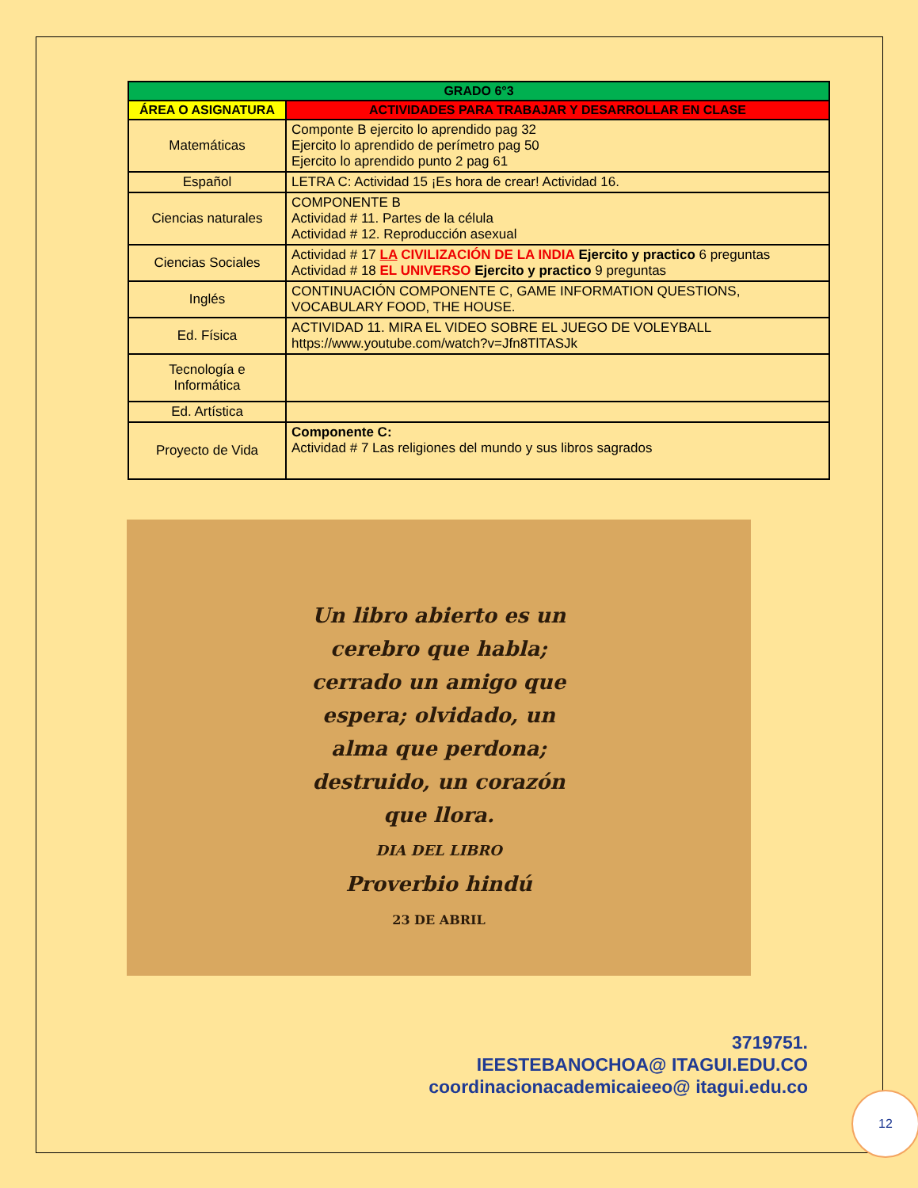| GRADO 6°3 | |
| --- | --- |
| ÁREA O ASIGNATURA | ACTIVIDADES PARA TRABAJAR Y DESARROLLAR EN CLASE |
| Matemáticas | Componte B ejercito lo aprendido pag 32 Ejercito lo aprendido de perímetro pag 50 Ejercito lo aprendido punto 2 pag 61 |
| Español | LETRA C: Actividad 15 ¡Es hora de crear! Actividad 16. |
| Ciencias naturales | COMPONENTE B Actividad # 11. Partes de la célula Actividad # 12. Reproducción asexual |
| Ciencias Sociales | Actividad # 17 LA CIVILIZACIÓN DE LA INDIA Ejercito y practico 6 preguntas Actividad # 18 EL UNIVERSO Ejercito y practico 9 preguntas |
| Inglés | CONTINUACIÓN COMPONENTE C, GAME INFORMATION QUESTIONS, VOCABULARY FOOD, THE HOUSE. |
| Ed. Física | ACTIVIDAD 11. MIRA EL VIDEO SOBRE EL JUEGO DE VOLEYBALL https://www.youtube.com/watch?v=Jfn8TlTASJk |
| Tecnología e Informática | |
| Ed. Artística | |
| Proyecto de Vida | Componente C: Actividad # 7 Las religiones del mundo y sus libros sagrados |
Un libro abierto es un
cerebro que habla;
cerrado un amigo que
espera; olvidado, un
alma que perdona;
destruido, un corazón
que llora.
DIA DEL LIBRO
Proverbio hindú
23 DE ABRIL
3719751.
IEESTEBANOCHOA@ ITAGUI.EDU.CO
coordinacionacademicaieeo@ itagui.edu.co
12